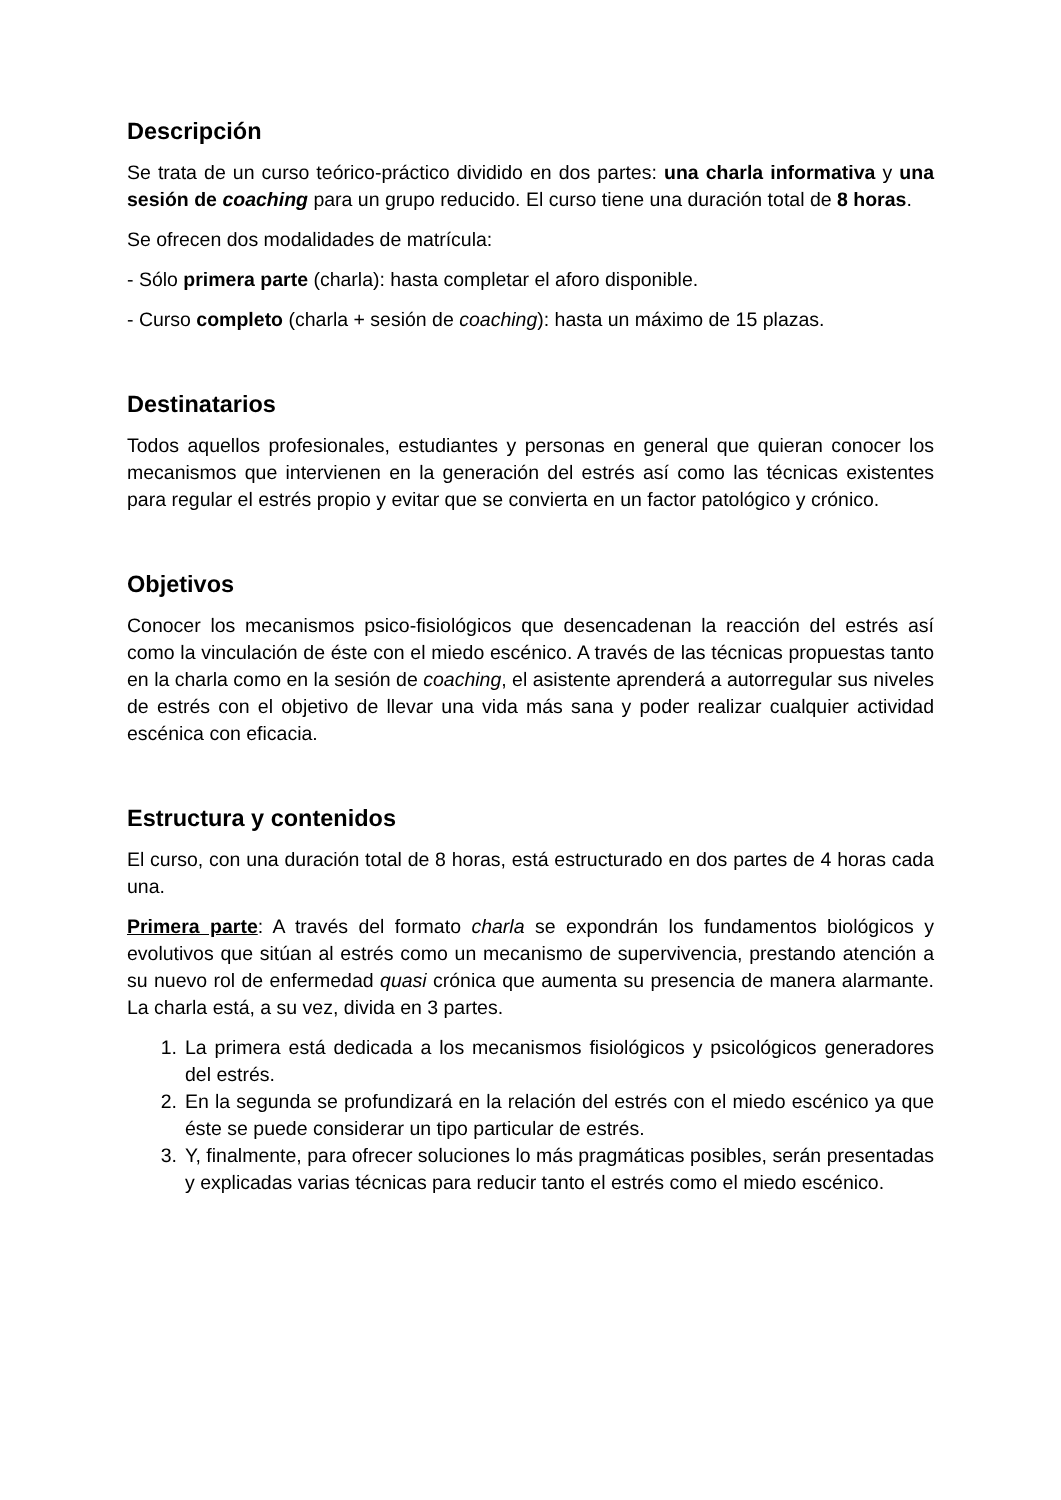Descripción
Se trata de un curso teórico-práctico dividido en dos partes: una charla informativa y una sesión de coaching para un grupo reducido. El curso tiene una duración total de 8 horas.
Se ofrecen dos modalidades de matrícula:
- Sólo primera parte (charla): hasta completar el aforo disponible.
- Curso completo (charla + sesión de coaching): hasta un máximo de 15 plazas.
Destinatarios
Todos aquellos profesionales, estudiantes y personas en general que quieran conocer los mecanismos que intervienen en la generación del estrés así como las técnicas existentes para regular el estrés propio y evitar que se convierta en un factor patológico y crónico.
Objetivos
Conocer los mecanismos psico-fisiológicos que desencadenan la reacción del estrés así como la vinculación de éste con el miedo escénico. A través de las técnicas propuestas tanto en la charla como en la sesión de coaching, el asistente aprenderá a autorregular sus niveles de estrés con el objetivo de llevar una vida más sana y poder realizar cualquier actividad escénica con eficacia.
Estructura y contenidos
El curso, con una duración total de 8 horas, está estructurado en dos partes de 4 horas cada una.
Primera parte: A través del formato charla se expondrán los fundamentos biológicos y evolutivos que sitúan al estrés como un mecanismo de supervivencia, prestando atención a su nuevo rol de enfermedad quasi crónica que aumenta su presencia de manera alarmante. La charla está, a su vez, divida en 3 partes.
1. La primera está dedicada a los mecanismos fisiológicos y psicológicos generadores del estrés.
2. En la segunda se profundizará en la relación del estrés con el miedo escénico ya que éste se puede considerar un tipo particular de estrés.
3. Y, finalmente, para ofrecer soluciones lo más pragmáticas posibles, serán presentadas y explicadas varias técnicas para reducir tanto el estrés como el miedo escénico.